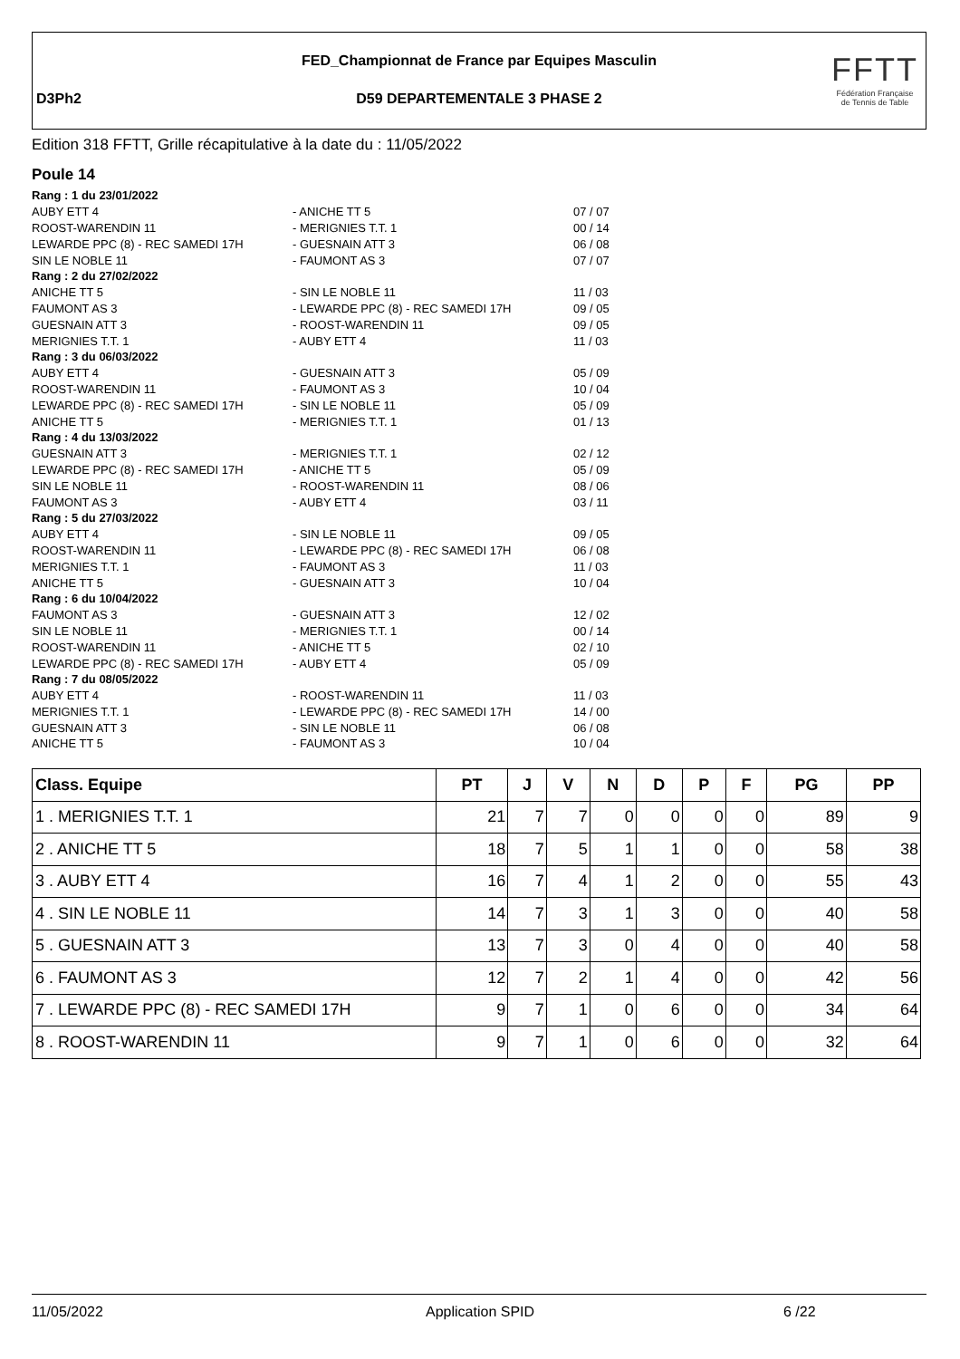FED_Championnat de France par Equipes Masculin
D3Ph2
D59 DEPARTEMENTALE 3 PHASE 2
FFTT
Fédération Française
de Tennis de Table
Edition 318 FFTT, Grille récapitulative à la date du : 11/05/2022
Poule 14
| Rang : 1 du 23/01/2022 | | |
| AUBY ETT 4 | - ANICHE TT 5 | 07 / 07 |
| ROOST-WARENDIN 11 | - MERIGNIES T.T. 1 | 00 / 14 |
| LEWARDE PPC (8) - REC SAMEDI 17H | - GUESNAIN ATT 3 | 06 / 08 |
| SIN LE NOBLE 11 | - FAUMONT AS 3 | 07 / 07 |
| Rang : 2 du 27/02/2022 | | |
| ANICHE TT 5 | - SIN LE NOBLE 11 | 11 / 03 |
| FAUMONT AS 3 | - LEWARDE PPC (8) - REC SAMEDI 17H | 09 / 05 |
| GUESNAIN ATT 3 | - ROOST-WARENDIN 11 | 09 / 05 |
| MERIGNIES T.T. 1 | - AUBY ETT 4 | 11 / 03 |
| Rang : 3 du 06/03/2022 | | |
| AUBY ETT 4 | - GUESNAIN ATT 3 | 05 / 09 |
| ROOST-WARENDIN 11 | - FAUMONT AS 3 | 10 / 04 |
| LEWARDE PPC (8) - REC SAMEDI 17H | - SIN LE NOBLE 11 | 05 / 09 |
| ANICHE TT 5 | - MERIGNIES T.T. 1 | 01 / 13 |
| Rang : 4 du 13/03/2022 | | |
| GUESNAIN ATT 3 | - MERIGNIES T.T. 1 | 02 / 12 |
| LEWARDE PPC (8) - REC SAMEDI 17H | - ANICHE TT 5 | 05 / 09 |
| SIN LE NOBLE 11 | - ROOST-WARENDIN 11 | 08 / 06 |
| FAUMONT AS 3 | - AUBY ETT 4 | 03 / 11 |
| Rang : 5 du 27/03/2022 | | |
| AUBY ETT 4 | - SIN LE NOBLE 11 | 09 / 05 |
| ROOST-WARENDIN 11 | - LEWARDE PPC (8) - REC SAMEDI 17H | 06 / 08 |
| MERIGNIES T.T. 1 | - FAUMONT AS 3 | 11 / 03 |
| ANICHE TT 5 | - GUESNAIN ATT 3 | 10 / 04 |
| Rang : 6 du 10/04/2022 | | |
| FAUMONT AS 3 | - GUESNAIN ATT 3 | 12 / 02 |
| SIN LE NOBLE 11 | - MERIGNIES T.T. 1 | 00 / 14 |
| ROOST-WARENDIN 11 | - ANICHE TT 5 | 02 / 10 |
| LEWARDE PPC (8) - REC SAMEDI 17H | - AUBY ETT 4 | 05 / 09 |
| Rang : 7 du 08/05/2022 | | |
| AUBY ETT 4 | - ROOST-WARENDIN 11 | 11 / 03 |
| MERIGNIES T.T. 1 | - LEWARDE PPC (8) - REC SAMEDI 17H | 14 / 00 |
| GUESNAIN ATT 3 | - SIN LE NOBLE 11 | 06 / 08 |
| ANICHE TT 5 | - FAUMONT AS 3 | 10 / 04 |
| Class. Equipe | PT | J | V | N | D | P | F | PG | PP |
| --- | --- | --- | --- | --- | --- | --- | --- | --- | --- |
| 1 . MERIGNIES T.T. 1 | 21 | 7 | 7 | 0 | 0 | 0 | 0 | 89 | 9 |
| 2 . ANICHE TT 5 | 18 | 7 | 5 | 1 | 1 | 0 | 0 | 58 | 38 |
| 3 . AUBY ETT 4 | 16 | 7 | 4 | 1 | 2 | 0 | 0 | 55 | 43 |
| 4 . SIN LE NOBLE 11 | 14 | 7 | 3 | 1 | 3 | 0 | 0 | 40 | 58 |
| 5 . GUESNAIN ATT 3 | 13 | 7 | 3 | 0 | 4 | 0 | 0 | 40 | 58 |
| 6 . FAUMONT AS 3 | 12 | 7 | 2 | 1 | 4 | 0 | 0 | 42 | 56 |
| 7 . LEWARDE PPC (8) - REC SAMEDI 17H | 9 | 7 | 1 | 0 | 6 | 0 | 0 | 34 | 64 |
| 8 . ROOST-WARENDIN 11 | 9 | 7 | 1 | 0 | 6 | 0 | 0 | 32 | 64 |
11/05/2022 Application SPID 6 /22